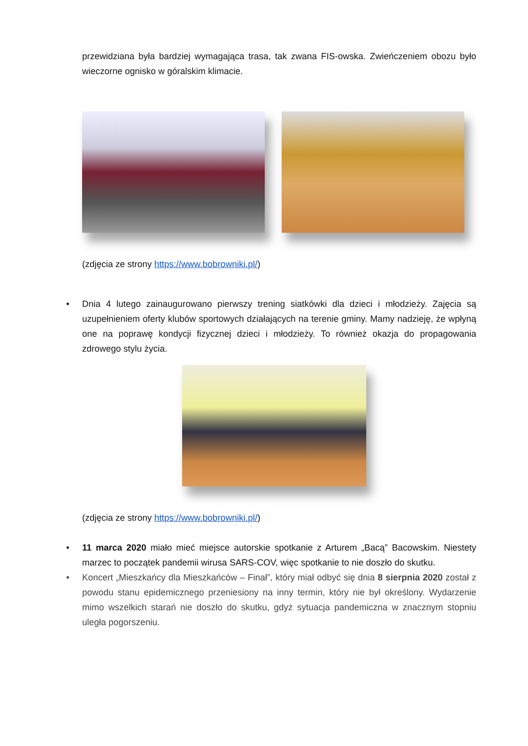przewidziana była bardziej wymagająca trasa, tak zwana FIS-owska. Zwieńczeniem obozu było wieczorne ognisko w góralskim klimacie.
(zdjęcia ze strony https://www.bobrowniki.pl/)
• Dnia 4 lutego zainaugurowano pierwszy trening siatkówki dla dzieci i młodzieży. Zajęcia są uzupełnieniem oferty klubów sportowych działających na terenie gminy. Mamy nadzieję, że wpłyną one na poprawę kondycji fizycznej dzieci i młodzieży. To również okazja do propagowania zdrowego stylu życia.
(zdjęcia ze strony https://www.bobrowniki.pl/)
• 11 marca 2020 miało mieć miejsce autorskie spotkanie z Arturem „Bacą” Bacowskim. Niestety marzec to początek pandemii wirusa SARS-COV, więc spotkanie to nie doszło do skutku.
• Koncert „Mieszkańcy dla Mieszkańców – Finał”, który miał odbyć się dnia 8 sierpnia 2020 został z powodu stanu epidemicznego przeniesiony na inny termin, który nie był określony. Wydarzenie mimo wszelkich starań nie doszło do skutku, gdyż sytuacja pandemiczna w znacznym stopniu uległa pogorszeniu.